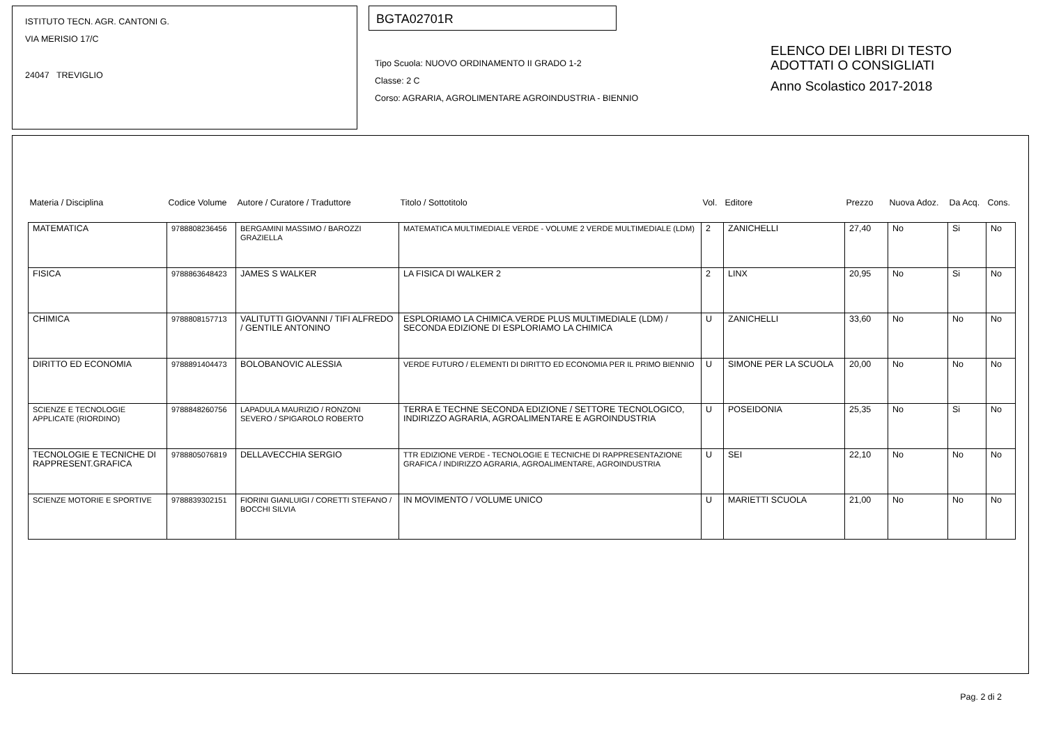ISTITUTO TECN. AGR. CANTONI G.
VIA MERISIO 17/C
24047 TREVIGLIO
BGTA02701R
Tipo Scuola: NUOVO ORDINAMENTO II GRADO 1-2
Classe: 2 C
Corso: AGRARIA, AGROLIMENTARE AGROINDUSTRIA - BIENNIO
ELENCO DEI LIBRI DI TESTO
ADOTTATI O CONSIGLIATI
Anno Scolastico 2017-2018
| Materia / Disciplina | Codice Volume | Autore / Curatore / Traduttore | Titolo / Sottotitolo | Vol. | Editore | Prezzo | Nuova Adoz. | Da Acq. | Cons. |
| --- | --- | --- | --- | --- | --- | --- | --- | --- | --- |
| MATEMATICA | 9788808236456 | BERGAMINI MASSIMO / BAROZZI GRAZIELLA | MATEMATICA MULTIMEDIALE VERDE - VOLUME 2 VERDE MULTIMEDIALE (LDM) | 2 | ZANICHELLI | 27,40 | No | Si | No |
| FISICA | 9788863648423 | JAMES S WALKER | LA FISICA DI WALKER 2 | 2 | LINX | 20,95 | No | Si | No |
| CHIMICA | 9788808157713 | VALITUTTI GIOVANNI / TIFI ALFREDO / GENTILE ANTONINO | ESPLORIAMO LA CHIMICA.VERDE PLUS MULTIMEDIALE (LDM) / SECONDA EDIZIONE DI ESPLORIAMO LA CHIMICA | U | ZANICHELLI | 33,60 | No | No | No |
| DIRITTO ED ECONOMIA | 9788891404473 | BOLOBANOVIC ALESSIA | VERDE FUTURO / ELEMENTI DI DIRITTO ED ECONOMIA PER IL PRIMO BIENNIO | U | SIMONE PER LA SCUOLA | 20,00 | No | No | No |
| SCIENZE E TECNOLOGIE APPLICATE (RIORDINO) | 9788848260756 | LAPADULA MAURIZIO / RONZONI SEVERO / SPIGAROLO ROBERTO | TERRA E TECHNE SECONDA EDIZIONE / SETTORE TECNOLOGICO, INDIRIZZO AGRARIA, AGROALIMENTARE E AGROINDUSTRIA | U | POSEIDONIA | 25,35 | No | Si | No |
| TECNOLOGIE E TECNICHE DI RAPPRESENT.GRAFICA | 9788805076819 | DELLAVECCHIA SERGIO | TTR EDIZIONE VERDE - TECNOLOGIE E TECNICHE DI RAPPRESENTAZIONE GRAFICA / INDIRIZZO AGRARIA, AGROALIMENTARE, AGROINDUSTRIA | U | SEI | 22,10 | No | No | No |
| SCIENZE MOTORIE E SPORTIVE | 9788839302151 | FIORINI GIANLUIGI / CORETTI STEFANO / BOCCHI SILVIA | IN MOVIMENTO / VOLUME UNICO | U | MARIETTI SCUOLA | 21,00 | No | No | No |
Pag. 2 di 2